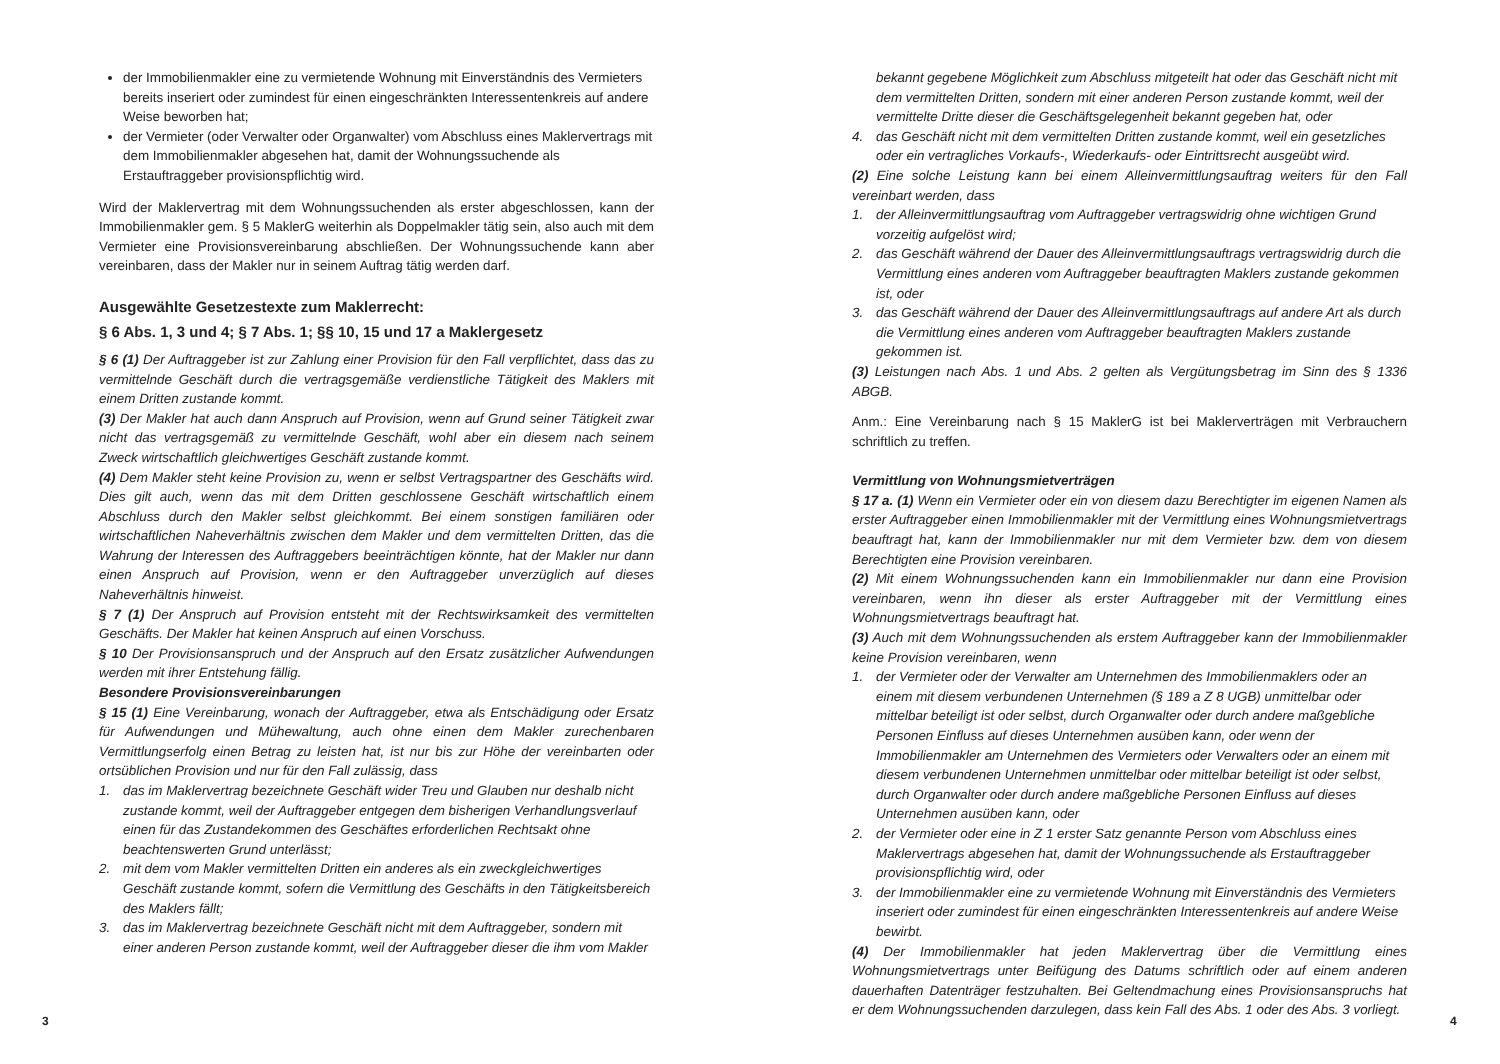der Immobilienmakler eine zu vermietende Wohnung mit Einverständnis des Vermieters bereits inseriert oder zumindest für einen eingeschränkten Interessentenkreis auf andere Weise beworben hat;
der Vermieter (oder Verwalter oder Organwalter) vom Abschluss eines Maklervertrags mit dem Immobilienmakler abgesehen hat, damit der Wohnungssuchende als Erstauftraggeber provisionspflichtig wird.
Wird der Maklervertrag mit dem Wohnungssuchenden als erster abgeschlossen, kann der Immobilienmakler gem. § 5 MaklerG weiterhin als Doppelmakler tätig sein, also auch mit dem Vermieter eine Provisionsvereinbarung abschließen. Der Wohnungssuchende kann aber vereinbaren, dass der Makler nur in seinem Auftrag tätig werden darf.
Ausgewählte Gesetzestexte zum Maklerrecht:
§ 6 Abs. 1, 3 und 4; § 7 Abs. 1; §§ 10, 15 und 17 a Maklergesetz
§ 6 (1) Der Auftraggeber ist zur Zahlung einer Provision für den Fall verpflichtet, dass das zu vermittelnde Geschäft durch die vertragsgemäße verdienstliche Tätigkeit des Maklers mit einem Dritten zustande kommt.
(3) Der Makler hat auch dann Anspruch auf Provision, wenn auf Grund seiner Tätigkeit zwar nicht das vertragsgemäß zu vermittelnde Geschäft, wohl aber ein diesem nach seinem Zweck wirtschaftlich gleichwertiges Geschäft zustande kommt.
(4) Dem Makler steht keine Provision zu, wenn er selbst Vertragspartner des Geschäfts wird. Dies gilt auch, wenn das mit dem Dritten geschlossene Geschäft wirtschaftlich einem Abschluss durch den Makler selbst gleichkommt. Bei einem sonstigen familiären oder wirtschaftlichen Naheverhältnis zwischen dem Makler und dem vermittelten Dritten, das die Wahrung der Interessen des Auftraggebers beeinträchtigen könnte, hat der Makler nur dann einen Anspruch auf Provision, wenn er den Auftraggeber unverzüglich auf dieses Naheverhältnis hinweist.
§ 7 (1) Der Anspruch auf Provision entsteht mit der Rechtswirksamkeit des vermittelten Geschäfts. Der Makler hat keinen Anspruch auf einen Vorschuss.
§ 10 Der Provisionsanspruch und der Anspruch auf den Ersatz zusätzlicher Aufwendungen werden mit ihrer Entstehung fällig.
Besondere Provisionsvereinbarungen
§ 15 (1) Eine Vereinbarung, wonach der Auftraggeber, etwa als Entschädigung oder Ersatz für Aufwendungen und Mühewaltung, auch ohne einen dem Makler zurechenbaren Vermittlungserfolg einen Betrag zu leisten hat, ist nur bis zur Höhe der vereinbarten oder ortsüblichen Provision und nur für den Fall zulässig, dass
1. das im Maklervertrag bezeichnete Geschäft wider Treu und Glauben nur deshalb nicht zustande kommt, weil der Auftraggeber entgegen dem bisherigen Verhandlungsverlauf einen für das Zustandekommen des Geschäftes erforderlichen Rechtsakt ohne beachtenswerten Grund unterlässt;
2. mit dem vom Makler vermittelten Dritten ein anderes als ein zweckgleichwertiges Geschäft zustande kommt, sofern die Vermittlung des Geschäfts in den Tätigkeitsbereich des Maklers fällt;
3. das im Maklervertrag bezeichnete Geschäft nicht mit dem Auftraggeber, sondern mit einer anderen Person zustande kommt, weil der Auftraggeber dieser die ihm vom Makler
3
bekannt gegebene Möglichkeit zum Abschluss mitgeteilt hat oder das Geschäft nicht mit dem vermittelten Dritten, sondern mit einer anderen Person zustande kommt, weil der vermittelte Dritte dieser die Geschäftsgelegenheit bekannt gegeben hat, oder
4. das Geschäft nicht mit dem vermittelten Dritten zustande kommt, weil ein gesetzliches oder ein vertragliches Vorkaufs-, Wiederkaufs- oder Eintrittsrecht ausgeübt wird.
(2) Eine solche Leistung kann bei einem Alleinvermittlungsauftrag weiters für den Fall vereinbart werden, dass
1. der Alleinvermittlungsauftrag vom Auftraggeber vertragswidrig ohne wichtigen Grund vorzeitig aufgelöst wird;
2. das Geschäft während der Dauer des Alleinvermittlungsauftrags vertragswidrig durch die Vermittlung eines anderen vom Auftraggeber beauftragten Maklers zustande gekommen ist, oder
3. das Geschäft während der Dauer des Alleinvermittlungsauftrags auf andere Art als durch die Vermittlung eines anderen vom Auftraggeber beauftragten Maklers zustande gekommen ist.
(3) Leistungen nach Abs. 1 und Abs. 2 gelten als Vergütungsbetrag im Sinn des § 1336 ABGB.
Anm.: Eine Vereinbarung nach § 15 MaklerG ist bei Maklerverträgen mit Verbrauchern schriftlich zu treffen.
Vermittlung von Wohnungsmietverträgen
§ 17 a. (1) Wenn ein Vermieter oder ein von diesem dazu Berechtigter im eigenen Namen als erster Auftraggeber einen Immobilienmakler mit der Vermittlung eines Wohnungsmietvertrags beauftragt hat, kann der Immobilienmakler nur mit dem Vermieter bzw. dem von diesem Berechtigten eine Provision vereinbaren.
(2) Mit einem Wohnungssuchenden kann ein Immobilienmakler nur dann eine Provision vereinbaren, wenn ihn dieser als erster Auftraggeber mit der Vermittlung eines Wohnungsmietvertrags beauftragt hat.
(3) Auch mit dem Wohnungssuchenden als erstem Auftraggeber kann der Immobilienmakler keine Provision vereinbaren, wenn
1. der Vermieter oder der Verwalter am Unternehmen des Immobilienmaklers oder an einem mit diesem verbundenen Unternehmen (§ 189 a Z 8 UGB) unmittelbar oder mittelbar beteiligt ist oder selbst, durch Organwalter oder durch andere maßgebliche Personen Einfluss auf dieses Unternehmen ausüben kann, oder wenn der Immobilienmakler am Unternehmen des Vermieters oder Verwalters oder an einem mit diesem verbundenen Unternehmen unmittelbar oder mittelbar beteiligt ist oder selbst, durch Organwalter oder durch andere maßgebliche Personen Einfluss auf dieses Unternehmen ausüben kann, oder
2. der Vermieter oder eine in Z 1 erster Satz genannte Person vom Abschluss eines Maklervertrags abgesehen hat, damit der Wohnungssuchende als Erstauftraggeber provisionspflichtig wird, oder
3. der Immobilienmakler eine zu vermietende Wohnung mit Einverständnis des Vermieters inseriert oder zumindest für einen eingeschränkten Interessentenkreis auf andere Weise bewirbt.
(4) Der Immobilienmakler hat jeden Maklervertrag über die Vermittlung eines Wohnungsmietvertrags unter Beifügung des Datums schriftlich oder auf einem anderen dauerhaften Datenträger festzuhalten. Bei Geltendmachung eines Provisionsanspruchs hat er dem Wohnungssuchenden darzulegen, dass kein Fall des Abs. 1 oder des Abs. 3 vorliegt.
4